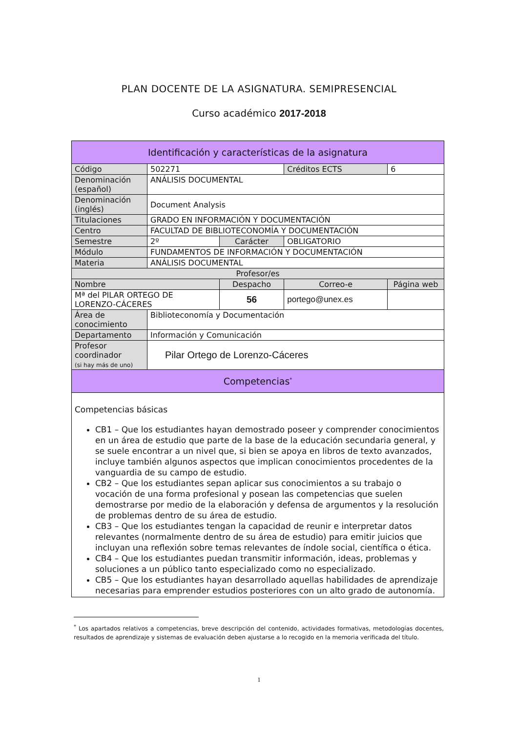PLAN DOCENTE DE LA ASIGNATURA. SEMIPRESENCIAL
Curso académico 2017-2018
| Identificación y características de la asignatura | | | | | |
| --- | --- | --- | --- | --- | --- |
| Código | 502271 | | | Créditos ECTS | 6 |
| Denominación (español) | ANÁLISIS DOCUMENTAL | | | | |
| Denominación (inglés) | Document Analysis | | | | |
| Titulaciones | GRADO EN INFORMACIÓN Y DOCUMENTACIÓN | | | | |
| Centro | FACULTAD DE BIBLIOTECONOMÍA Y DOCUMENTACIÓN | | | | |
| Semestre | 2º | Carácter | | OBLIGATORIO | |
| Módulo | FUNDAMENTOS DE INFORMACIÓN Y DOCUMENTACIÓN | | | | |
| Materia | ANÁLISIS DOCUMENTAL | | | | |
| Profesor/es | | | | | |
| Nombre | | | Despacho | Correo-e | Página web |
| Mª del PILAR ORTEGO DE LORENZO-CÁCERES | | | 56 | portego@unex.es | |
| Área de conocimiento | Biblioteconomía y Documentación | | | | |
| Departamento | Información y Comunicación | | | | |
| Profesor coordinador (si hay más de uno) | Pilar Ortego de Lorenzo-Cáceres | | | | |
| Competencias<sup>*</sup> | | | | | |
| Competencias básicas CB1 – Que los estudiantes hayan demostrado poseer y comprender conocimientos en un área de estudio que parte de la base de la educación secundaria general, y se suele encontrar a un nivel que, si bien se apoya en libros de texto avanzados, incluye también algunos aspectos que implican conocimientos procedentes de la vanguardia de su campo de estudio. CB2 – Que los estudiantes sepan aplicar sus conocimientos a su trabajo o vocación de una forma profesional y posean las competencias que suelen demostrarse por medio de la elaboración y defensa de argumentos y la resolución de problemas dentro de su área de estudio. CB3 – Que los estudiantes tengan la capacidad de reunir e interpretar datos relevantes (normalmente dentro de su área de estudio) para emitir juicios que incluyan una reflexión sobre temas relevantes de índole social, científica o ética. CB4 – Que los estudiantes puedan transmitir información, ideas, problemas y soluciones a un público tanto especializado como no especializado. CB5 – Que los estudiantes hayan desarrollado aquellas habilidades de aprendizaje necesarias para emprender estudios posteriores con un alto grado de autonomía. | | | | | |
<sup>*</sup> Los apartados relativos a competencias, breve descripción del contenido, actividades formativas, metodologías docentes, resultados de aprendizaje y sistemas de evaluación deben ajustarse a lo recogido en la memoria verificada del título.
1